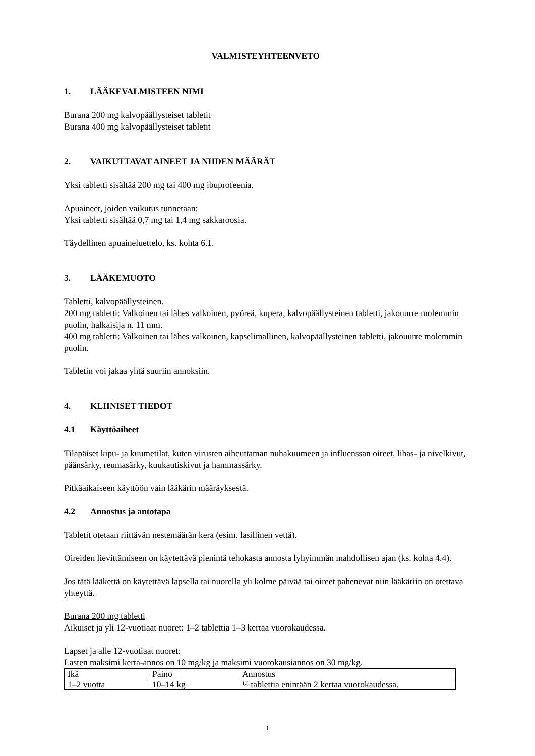VALMISTEYHTEENVETO
1. LÄÄKEVALMISTEEN NIMI
Burana 200 mg kalvopäällysteiset tabletit
Burana 400 mg kalvopäällysteiset tabletit
2. VAIKUTTAVAT AINEET JA NIIDEN MÄÄRÄT
Yksi tabletti sisältää 200 mg tai 400 mg ibuprofeenia.
Apuaineet, joiden vaikutus tunnetaan:
Yksi tabletti sisältää 0,7 mg tai 1,4 mg sakkaroosia.
Täydellinen apuaineluettelo, ks. kohta 6.1.
3. LÄÄKEMUOTO
Tabletti, kalvopäällysteinen.
200 mg tabletti: Valkoinen tai lähes valkoinen, pyöreä, kupera, kalvopäällysteinen tabletti, jakouurre molemmin puolin, halkaisija n. 11 mm.
400 mg tabletti: Valkoinen tai lähes valkoinen, kapselimallinen, kalvopäällysteinen tabletti, jakouurre molemmin puolin.
Tabletin voi jakaa yhtä suuriin annoksiin.
4. KLIINISET TIEDOT
4.1 Käyttöaiheet
Tilapäiset kipu- ja kuumetilat, kuten virusten aiheuttaman nuhakuumeen ja influenssan oireet, lihas- ja nivelkivut, päänsärky, reumasärky, kuukautiskivut ja hammassärky.
Pitkäaikaiseen käyttöön vain lääkärin määräyksestä.
4.2 Annostus ja antotapa
Tabletit otetaan riittävän nestemäärän kera (esim. lasillinen vettä).
Oireiden lievittämiseen on käytettävä pienintä tehokasta annosta lyhyimmän mahdollisen ajan (ks. kohta 4.4).
Jos tätä lääkettä on käytettävä lapsella tai nuorella yli kolme päivää tai oireet pahenevat niin lääkäriin on otettava yhteyttä.
Burana 200 mg tabletti
Aikuiset ja yli 12-vuotiaat nuoret: 1–2 tablettia 1–3 kertaa vuorokaudessa.
Lapset ja alle 12-vuotiaat nuoret:
Lasten maksimi kerta-annos on 10 mg/kg ja maksimi vuorokausiannos on 30 mg/kg.
| Ikä | Paino | Annostus |
| 1–2 vuotta | 10–14 kg | ½ tablettia enintään 2 kertaa vuorokaudessa. |
1